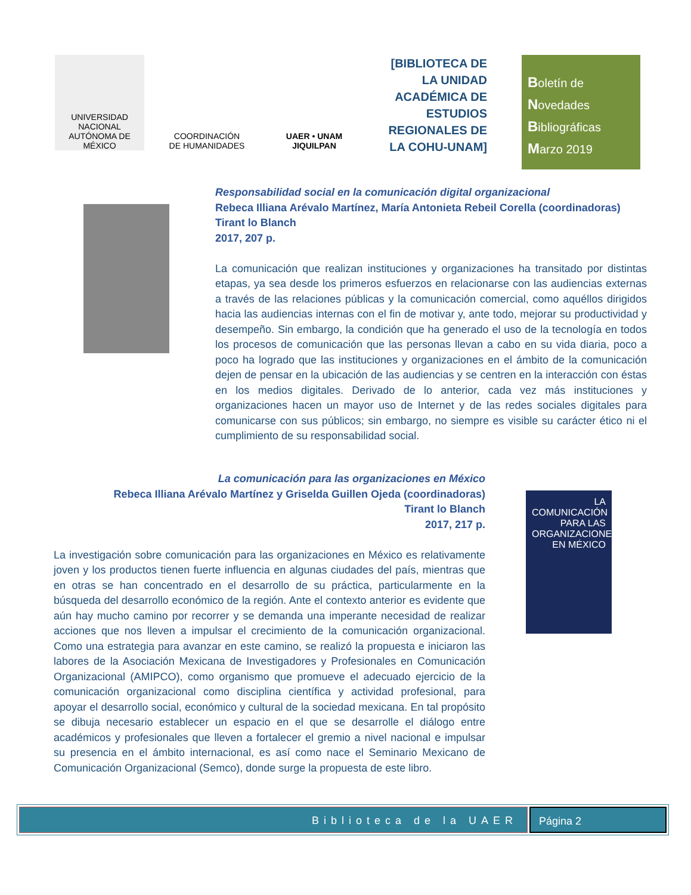UNIVERSIDAD NACIONAL AUTÓNOMA DE MÉXICO
COORDINACIÓN
DE HUMANIDADES
UAER • UNAM
JIQUILPAN
[BIBLIOTECA DE LA UNIDAD ACADÉMICA DE ESTUDIOS REGIONALES DE LA COHU-UNAM]
Boletín de
Novedades
Bibliográficas
Marzo 2019
Responsabilidad social en la comunicación digital organizacional
Rebeca Illiana Arévalo Martínez, María Antonieta Rebeil Corella (coordinadoras)
Tirant lo Blanch
2017, 207 p.
La comunicación que realizan instituciones y organizaciones ha transitado por distintas etapas, ya sea desde los primeros esfuerzos en relacionarse con las audiencias externas a través de las relaciones públicas y la comunicación comercial, como aquéllos dirigidos hacia las audiencias internas con el fin de motivar y, ante todo, mejorar su productividad y desempeño. Sin embargo, la condición que ha generado el uso de la tecnología en todos los procesos de comunicación que las personas llevan a cabo en su vida diaria, poco a poco ha logrado que las instituciones y organizaciones en el ámbito de la comunicación dejen de pensar en la ubicación de las audiencias y se centren en la interacción con éstas en los medios digitales. Derivado de lo anterior, cada vez más instituciones y organizaciones hacen un mayor uso de Internet y de las redes sociales digitales para comunicarse con sus públicos; sin embargo, no siempre es visible su carácter ético ni el cumplimiento de su responsabilidad social.
LA COMUNICACIÓN PARA LAS ORGANIZACIONES EN MÉXICO
La comunicación para las organizaciones en México
Rebeca Illiana Arévalo Martínez y Griselda Guillen Ojeda (coordinadoras)
Tirant lo Blanch
2017, 217 p.
La investigación sobre comunicación para las organizaciones en México es relativamente joven y los productos tienen fuerte influencia en algunas ciudades del país, mientras que en otras se han concentrado en el desarrollo de su práctica, particularmente en la búsqueda del desarrollo económico de la región. Ante el contexto anterior es evidente que aún hay mucho camino por recorrer y se demanda una imperante necesidad de realizar acciones que nos lleven a impulsar el crecimiento de la comunicación organizacional. Como una estrategia para avanzar en este camino, se realizó la propuesta e iniciaron las labores de la Asociación Mexicana de Investigadores y Profesionales en Comunicación Organizacional (AMIPCO), como organismo que promueve el adecuado ejercicio de la comunicación organizacional como disciplina científica y actividad profesional, para apoyar el desarrollo social, económico y cultural de la sociedad mexicana. En tal propósito se dibuja necesario establecer un espacio en el que se desarrolle el diálogo entre académicos y profesionales que lleven a fortalecer el gremio a nivel nacional e impulsar su presencia en el ámbito internacional, es así como nace el Seminario Mexicano de Comunicación Organizacional (Semco), donde surge la propuesta de este libro.
Biblioteca de la UAER Página 2